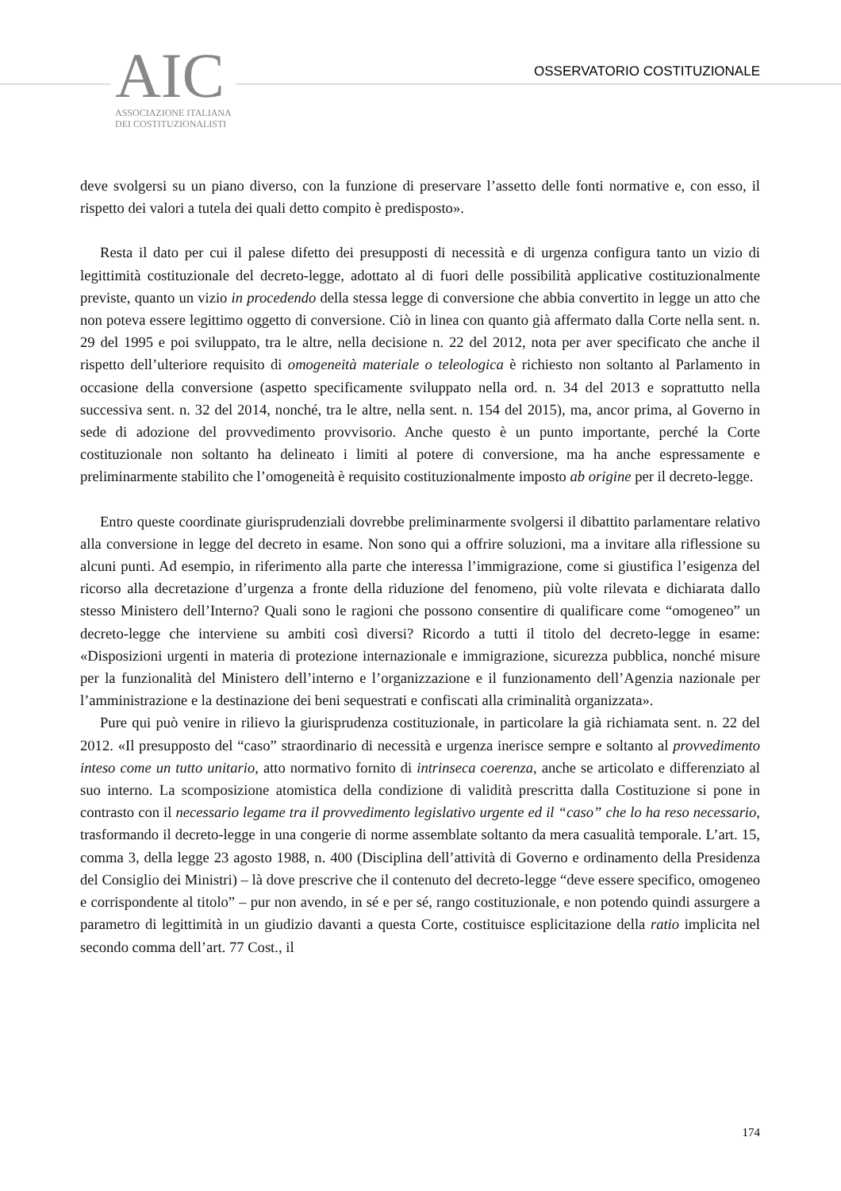AIC
ASSOCIAZIONE ITALIANA
DEI COSTITUZIONALISTI
OSSERVATORIO COSTITUZIONALE
deve svolgersi su un piano diverso, con la funzione di preservare l’assetto delle fonti normative e, con esso, il rispetto dei valori a tutela dei quali detto compito è predisposto».
Resta il dato per cui il palese difetto dei presupposti di necessità e di urgenza configura tanto un vizio di legittimità costituzionale del decreto-legge, adottato al di fuori delle possibilità applicative costituzionalmente previste, quanto un vizio in procedendo della stessa legge di conversione che abbia convertito in legge un atto che non poteva essere legittimo oggetto di conversione. Ciò in linea con quanto già affermato dalla Corte nella sent. n. 29 del 1995 e poi sviluppato, tra le altre, nella decisione n. 22 del 2012, nota per aver specificato che anche il rispetto dell’ulteriore requisito di omogeneità materiale o teleologica è richiesto non soltanto al Parlamento in occasione della conversione (aspetto specificamente sviluppato nella ord. n. 34 del 2013 e soprattutto nella successiva sent. n. 32 del 2014, nonché, tra le altre, nella sent. n. 154 del 2015), ma, ancor prima, al Governo in sede di adozione del provvedimento provvisorio. Anche questo è un punto importante, perché la Corte costituzionale non soltanto ha delineato i limiti al potere di conversione, ma ha anche espressamente e preliminarmente stabilito che l’omogeneità è requisito costituzionalmente imposto ab origine per il decreto-legge.
Entro queste coordinate giurisprudenziali dovrebbe preliminarmente svolgersi il dibattito parlamentare relativo alla conversione in legge del decreto in esame. Non sono qui a offrire soluzioni, ma a invitare alla riflessione su alcuni punti. Ad esempio, in riferimento alla parte che interessa l’immigrazione, come si giustifica l’esigenza del ricorso alla decretazione d’urgenza a fronte della riduzione del fenomeno, più volte rilevata e dichiarata dallo stesso Ministero dell’Interno? Quali sono le ragioni che possono consentire di qualificare come “omogeneo” un decreto-legge che interviene su ambiti così diversi? Ricordo a tutti il titolo del decreto-legge in esame: «Disposizioni urgenti in materia di protezione internazionale e immigrazione, sicurezza pubblica, nonché misure per la funzionalità del Ministero dell’interno e l’organizzazione e il funzionamento dell’Agenzia nazionale per l’amministrazione e la destinazione dei beni sequestrati e confiscati alla criminalità organizzata».
Pure qui può venire in rilievo la giurisprudenza costituzionale, in particolare la già richiamata sent. n. 22 del 2012. «Il presupposto del “caso” straordinario di necessità e urgenza inerisce sempre e soltanto al provvedimento inteso come un tutto unitario, atto normativo fornito di intrinseca coerenza, anche se articolato e differenziato al suo interno. La scomposizione atomistica della condizione di validità prescritta dalla Costituzione si pone in contrasto con il necessario legame tra il provvedimento legislativo urgente ed il “caso” che lo ha reso necessario, trasformando il decreto-legge in una congerie di norme assemblate soltanto da mera casualità temporale. L’art. 15, comma 3, della legge 23 agosto 1988, n. 400 (Disciplina dell’attività di Governo e ordinamento della Presidenza del Consiglio dei Ministri) – là dove prescrive che il contenuto del decreto-legge “deve essere specifico, omogeneo e corrispondente al titolo” – pur non avendo, in sé e per sé, rango costituzionale, e non potendo quindi assurgere a parametro di legittimità in un giudizio davanti a questa Corte, costituisce esplicitazione della ratio implicita nel secondo comma dell’art. 77 Cost., il
174